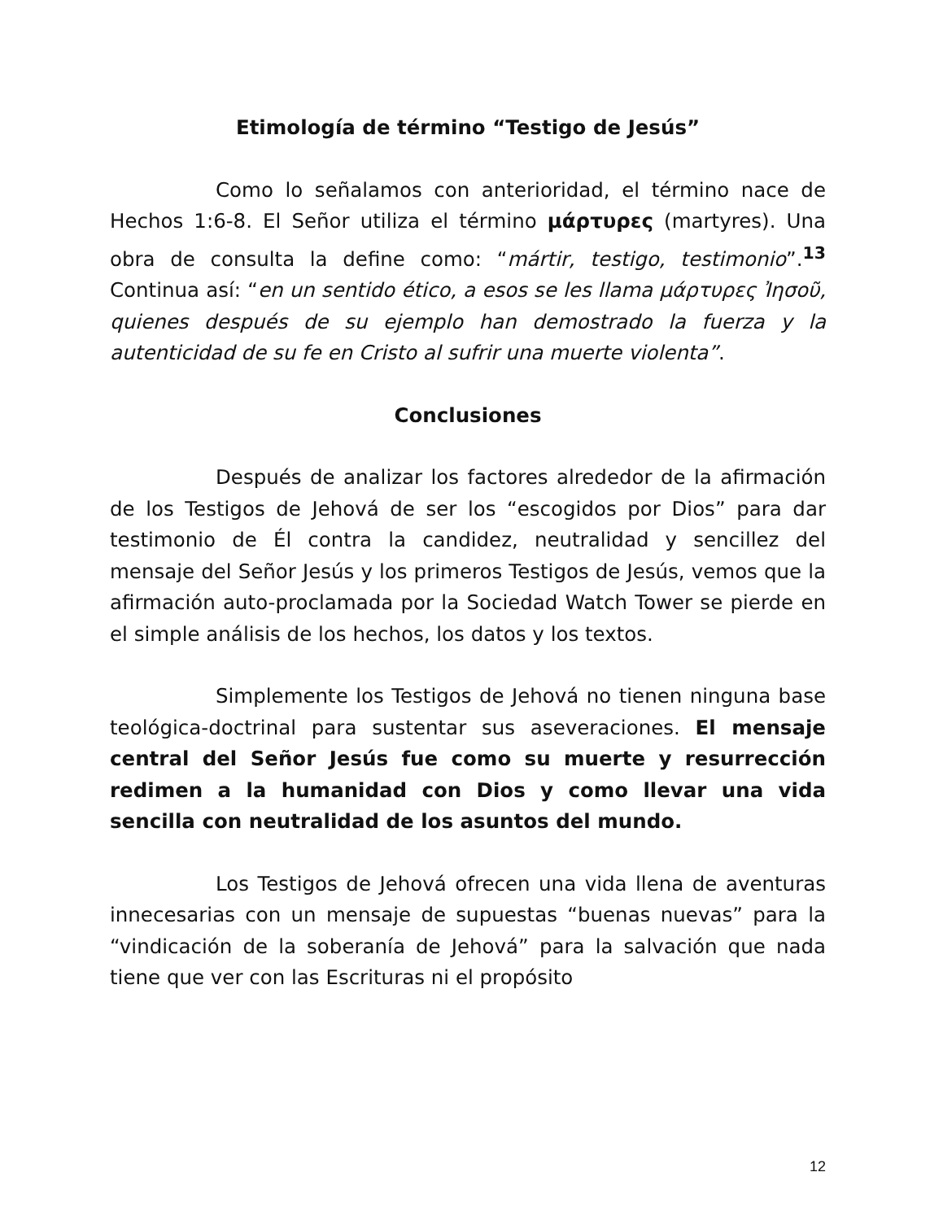Etimología de término “Testigo de Jesús”
Como lo señalamos con anterioridad, el término nace de Hechos 1:6-8. El Señor utiliza el término μάρτυρες (martyres). Una obra de consulta la define como: “mártir, testigo, testimonio”.<sup>13</sup> Continua así: “en un sentido ético, a esos se les llama μάρτυρες Ἰησοῦ, quienes después de su ejemplo han demostrado la fuerza y la autenticidad de su fe en Cristo al sufrir una muerte violenta”.
Conclusiones
Después de analizar los factores alrededor de la afirmación de los Testigos de Jehová de ser los “escogidos por Dios” para dar testimonio de Él contra la candidez, neutralidad y sencillez del mensaje del Señor Jesús y los primeros Testigos de Jesús, vemos que la afirmación auto-proclamada por la Sociedad Watch Tower se pierde en el simple análisis de los hechos, los datos y los textos.
Simplemente los Testigos de Jehová no tienen ninguna base teológica-doctrinal para sustentar sus aseveraciones. El mensaje central del Señor Jesús fue como su muerte y resurrección redimen a la humanidad con Dios y como llevar una vida sencilla con neutralidad de los asuntos del mundo.
Los Testigos de Jehová ofrecen una vida llena de aventuras innecesarias con un mensaje de supuestas “buenas nuevas” para la “vindicación de la soberanía de Jehová” para la salvación que nada tiene que ver con las Escrituras ni el propósito
12